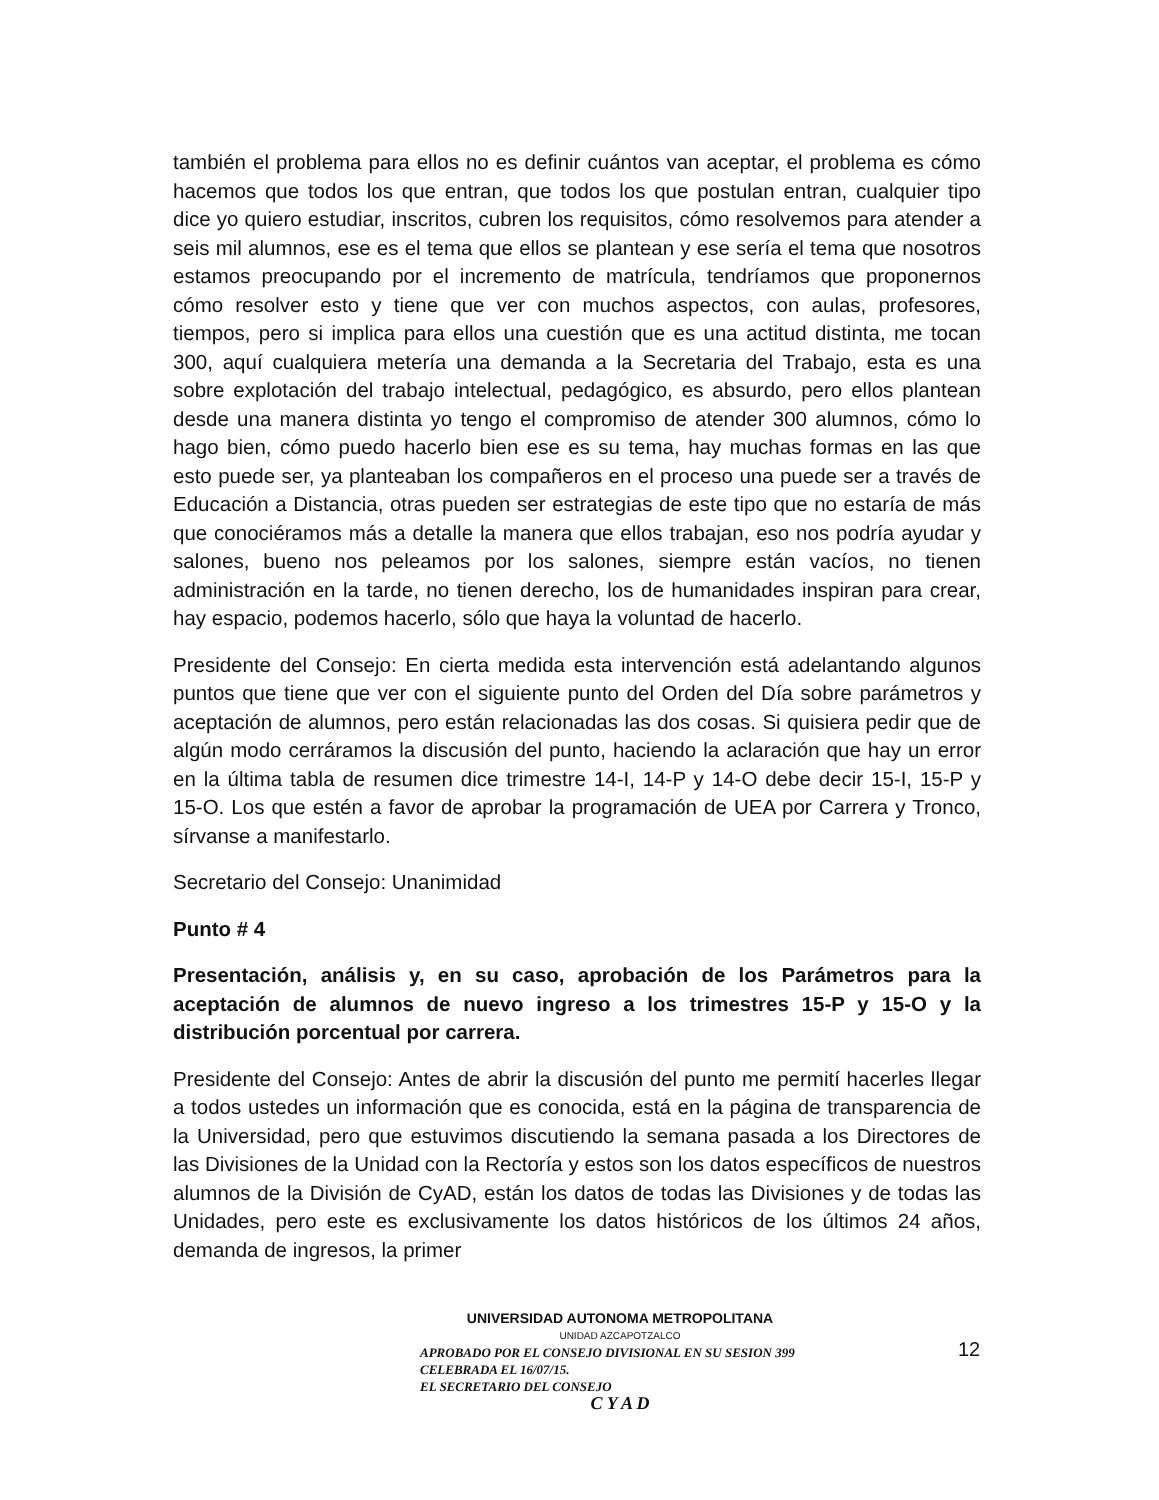también el problema para ellos no es definir cuántos van aceptar, el problema es cómo hacemos que todos los que entran, que todos los que postulan entran, cualquier tipo dice yo quiero estudiar, inscritos, cubren los requisitos, cómo resolvemos para atender a seis mil alumnos, ese es el tema que ellos se plantean y ese sería el tema que nosotros estamos preocupando por el incremento de matrícula, tendríamos que proponernos cómo resolver esto y tiene que ver con muchos aspectos, con aulas, profesores, tiempos, pero si implica para ellos una cuestión que es una actitud distinta, me tocan 300, aquí cualquiera metería una demanda a la Secretaria del Trabajo, esta es una sobre explotación del trabajo intelectual, pedagógico, es absurdo, pero ellos plantean desde una manera distinta yo tengo el compromiso de atender 300 alumnos, cómo lo hago bien, cómo puedo hacerlo bien ese es su tema, hay muchas formas en las que esto puede ser, ya planteaban los compañeros en el proceso una puede ser a través de Educación a Distancia, otras pueden ser estrategias de este tipo que no estaría de más que conociéramos más a detalle la manera que ellos trabajan, eso nos podría ayudar y salones, bueno nos peleamos por los salones, siempre están vacíos, no tienen administración en la tarde, no tienen derecho, los de humanidades inspiran para crear, hay espacio, podemos hacerlo, sólo que haya la voluntad de hacerlo.
Presidente del Consejo: En cierta medida esta intervención está adelantando algunos puntos que tiene que ver con el siguiente punto del Orden del Día sobre parámetros y aceptación de alumnos, pero están relacionadas las dos cosas. Si quisiera pedir que de algún modo cerráramos la discusión del punto, haciendo la aclaración que hay un error en la última tabla de resumen dice trimestre 14-I, 14-P y 14-O debe decir 15-I, 15-P y 15-O. Los que estén a favor de aprobar la programación de UEA por Carrera y Tronco, sírvanse a manifestarlo.
Secretario del Consejo: Unanimidad
Punto # 4
Presentación, análisis y, en su caso, aprobación de los Parámetros para la aceptación de alumnos de nuevo ingreso a los trimestres 15-P y 15-O y la distribución porcentual por carrera.
Presidente del Consejo: Antes de abrir la discusión del punto me permití hacerles llegar a todos ustedes un información que es conocida, está en la página de transparencia de la Universidad, pero que estuvimos discutiendo la semana pasada a los Directores de las Divisiones de la Unidad con la Rectoría y estos son los datos específicos de nuestros alumnos de la División de CyAD, están los datos de todas las Divisiones y de todas las Unidades, pero este es exclusivamente los datos históricos de los últimos 24 años, demanda de ingresos, la primer
UNIVERSIDAD AUTONOMA METROPOLITANA
UNIDAD AZCAPOTZALCO
APROBADO POR EL CONSEJO DIVISIONAL EN SU SESION 399 CELEBRADA EL 16/07/15.
EL SECRETARIO DEL CONSEJO
C Y A D
12